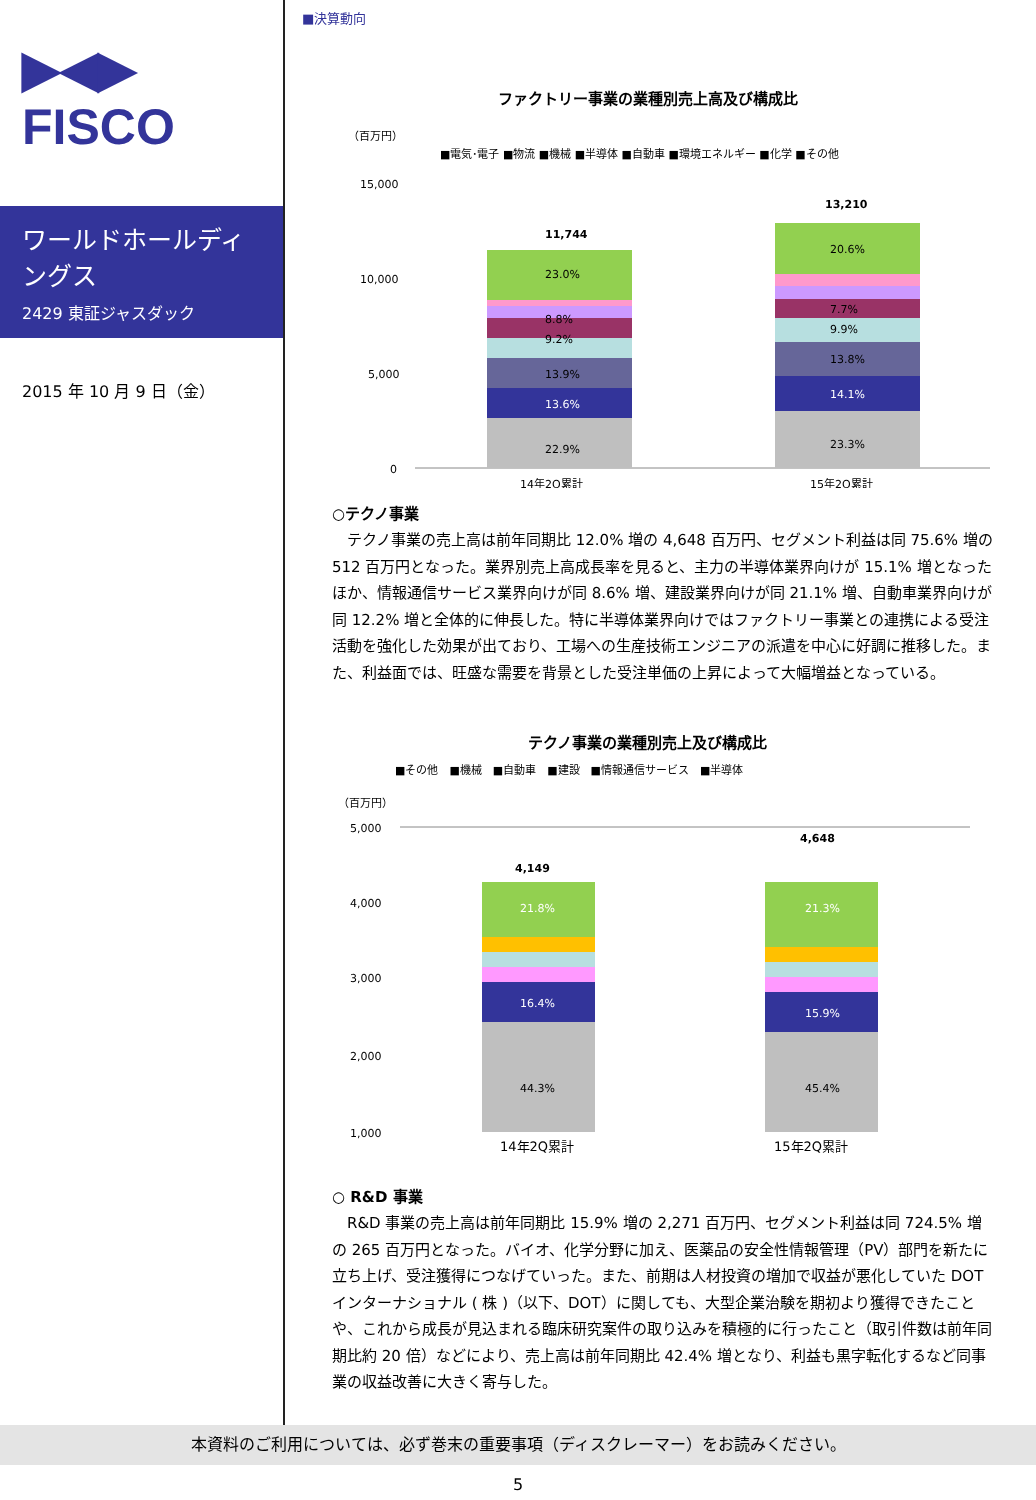▶◀▶
FISCO
ワールドホールディングス
2429 東証ジャスダック
2015 年 10 月 9 日（金）
■決算動向
ファクトリー事業の業種別売上高及び構成比
（百万円）
■電気･電子 ■物流 ■機械 ■半導体 ■自動車 ■環境エネルギー ■化学 ■その他
15,000
10,000
5,000
0
11,744
23.0%
8.8%
9.2%
13.9%
13.6%
22.9%
13,210
20.6%
7.7%
9.9%
13.8%
14.1%
23.3%
14年2Q累計
15年2Q累計
○テクノ事業
テクノ事業の売上高は前年同期比 12.0% 増の 4,648 百万円、セグメント利益は同 75.6% 増の 512 百万円となった。業界別売上高成長率を見ると、主力の半導体業界向けが 15.1% 増となったほか、情報通信サービス業界向けが同 8.6% 増、建設業界向けが同 21.1% 増、自動車業界向けが同 12.2% 増と全体的に伸長した。特に半導体業界向けではファクトリー事業との連携による受注活動を強化した効果が出ており、工場への生産技術エンジニアの派遣を中心に好調に推移した。また、利益面では、旺盛な需要を背景とした受注単価の上昇によって大幅増益となっている。
テクノ事業の業種別売上及び構成比
■その他　■機械　■自動車　■建設　■情報通信サービス　■半導体
（百万円）
5,000
4,000
3,000
2,000
1,000
4,149
21.8%
16.4%
44.3%
4,648
21.3%
15.9%
45.4%
14年2Q累計 15年2Q累計
○ R&D 事業
R&D 事業の売上高は前年同期比 15.9% 増の 2,271 百万円、セグメント利益は同 724.5% 増の 265 百万円となった。バイオ、化学分野に加え、医薬品の安全性情報管理（PV）部門を新たに立ち上げ、受注獲得につなげていった。また、前期は人材投資の増加で収益が悪化していた DOT インターナショナル ( 株 )（以下、DOT）に関しても、大型企業治験を期初より獲得できたことや、これから成長が見込まれる臨床研究案件の取り込みを積極的に行ったこと（取引件数は前年同期比約 20 倍）などにより、売上高は前年同期比 42.4% 増となり、利益も黒字転化するなど同事業の収益改善に大きく寄与した。
本資料のご利用については、必ず巻末の重要事項（ディスクレーマー）をお読みください。
5